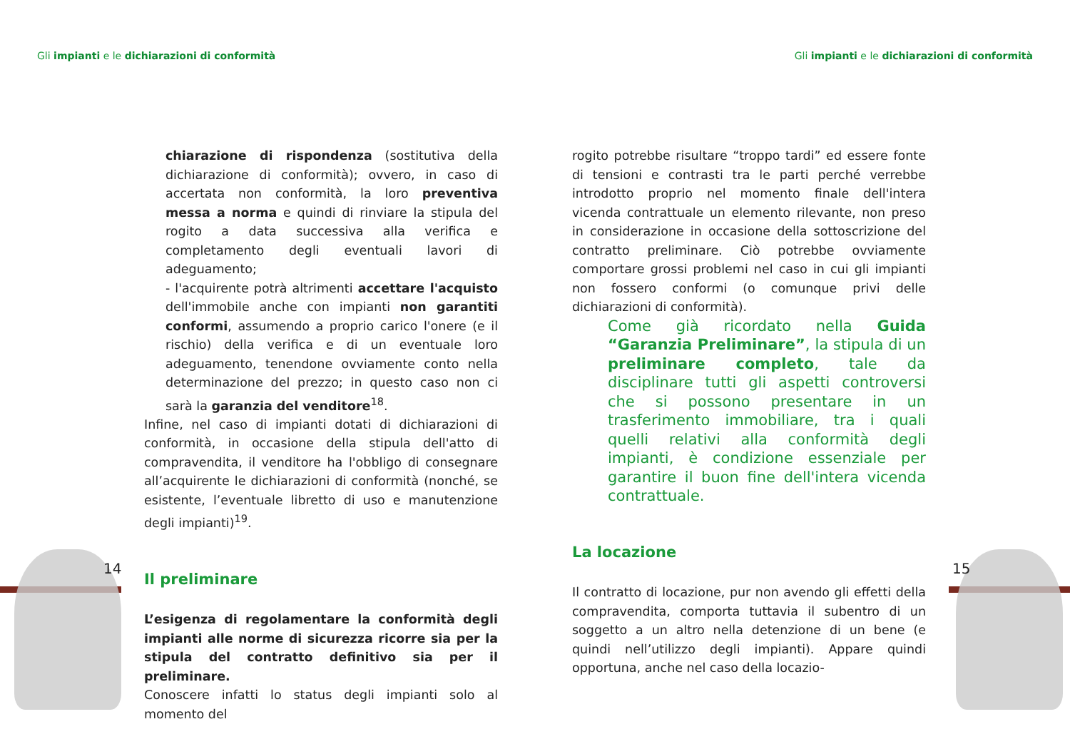Gli impianti e le dichiarazioni di conformità
Gli impianti e le dichiarazioni di conformità
14 15
chiarazione di rispondenza (sostitutiva della dichiarazione di conformità); ovvero, in caso di accertata non conformità, la loro preventiva messa a norma e quindi di rinviare la stipula del rogito a data successiva alla verifica e completamento degli eventuali lavori di adeguamento;
- l'acquirente potrà altrimenti accettare l'acquisto dell'immobile anche con impianti non garantiti conformi, assumendo a proprio carico l'onere (e il rischio) della verifica e di un eventuale loro adeguamento, tenendone ovviamente conto nella determinazione del prezzo; in questo caso non ci sarà la garanzia del venditore<sup>18</sup>.
Infine, nel caso di impianti dotati di dichiarazioni di conformità, in occasione della stipula dell'atto di compravendita, il venditore ha l'obbligo di consegnare all’acquirente le dichiarazioni di conformità (nonché, se esistente, l’eventuale libretto di uso e manutenzione degli impianti)<sup>19</sup>.
Il preliminare
L’esigenza di regolamentare la conformità degli impianti alle norme di sicurezza ricorre sia per la stipula del contratto definitivo sia per il preliminare.
Conoscere infatti lo status degli impianti solo al momento del
rogito potrebbe risultare “troppo tardi” ed essere fonte di tensioni e contrasti tra le parti perché verrebbe introdotto proprio nel momento finale dell'intera vicenda contrattuale un elemento rilevante, non preso in considerazione in occasione della sottoscrizione del contratto preliminare. Ciò potrebbe ovviamente comportare grossi problemi nel caso in cui gli impianti non fossero conformi (o comunque privi delle dichiarazioni di conformità).
Come già ricordato nella Guida “Garanzia Preliminare”, la stipula di un preliminare completo, tale da disciplinare tutti gli aspetti controversi che si possono presentare in un trasferimento immobiliare, tra i quali quelli relativi alla conformità degli impianti, è condizione essenziale per garantire il buon fine dell'intera vicenda contrattuale.
La locazione
Il contratto di locazione, pur non avendo gli effetti della compravendita, comporta tuttavia il subentro di un soggetto a un altro nella detenzione di un bene (e quindi nell’utilizzo degli impianti). Appare quindi opportuna, anche nel caso della locazio-